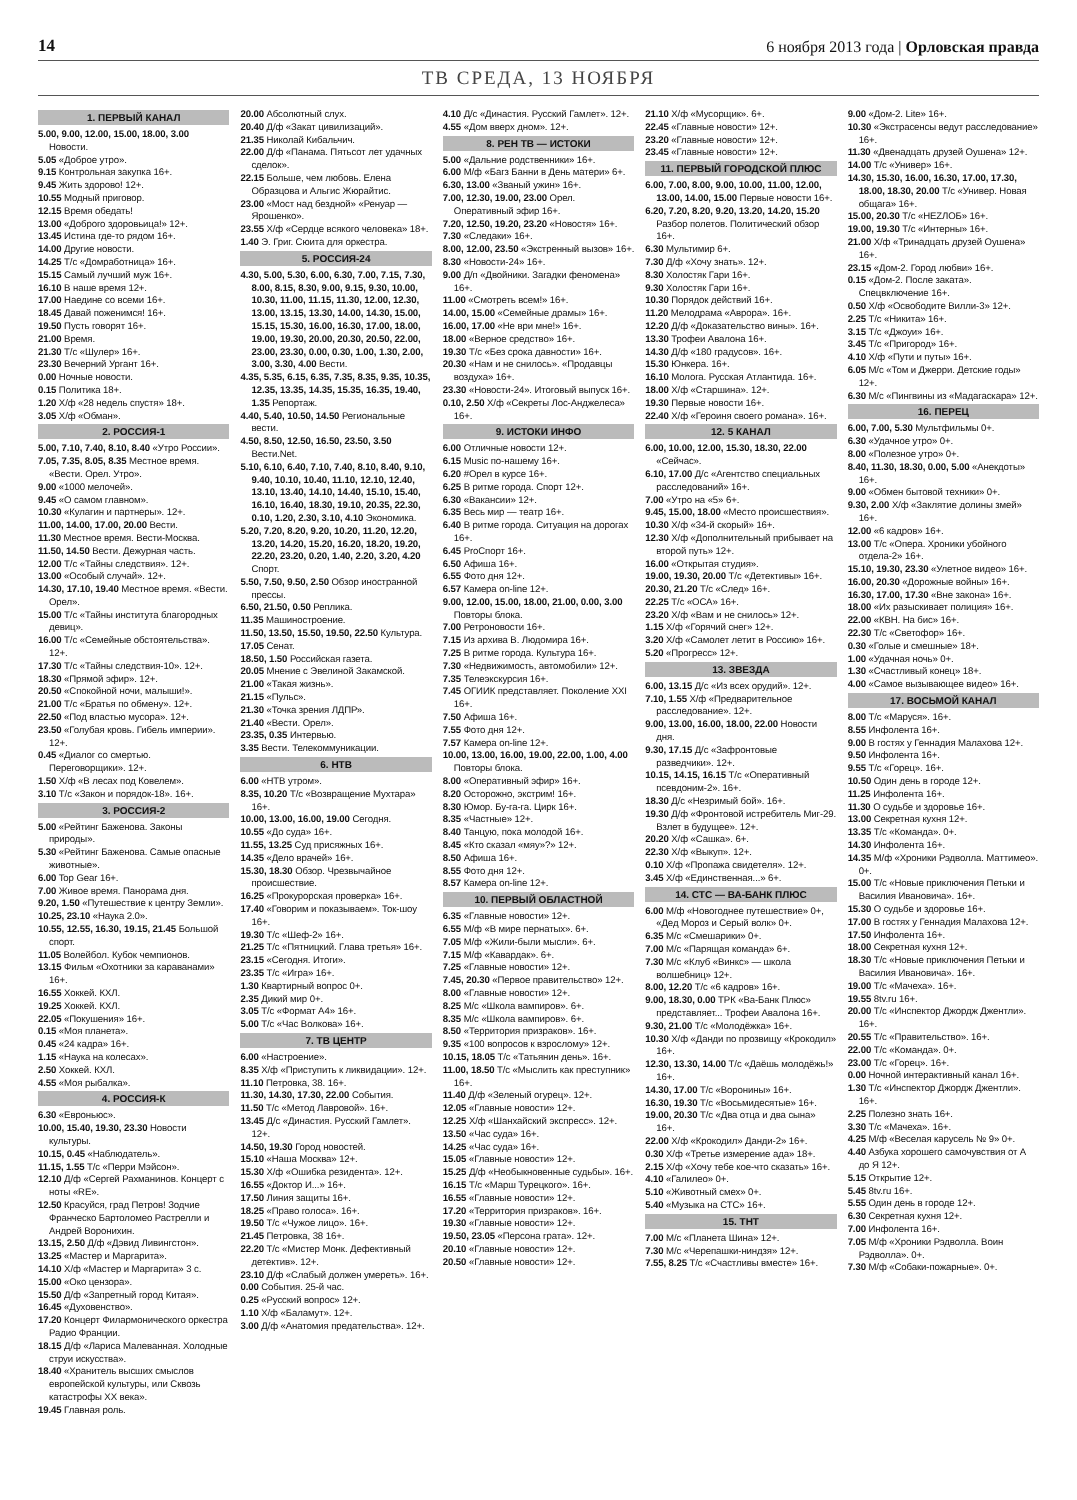14 6 ноября 2013 года | Орловская правда
ТВ СРЕДА, 13 НОЯБРЯ
1. ПЕРВЫЙ КАНАЛ
5.00, 9.00, 12.00, 15.00, 18.00, 3.00 Новости.
5.05 «Доброе утро».
9.15 Контрольная закупка 16+.
9.45 Жить здорово! 12+.
10.55 Модный приговор.
12.15 Время обедать!
13.00 «Доброго здоровьица!» 12+.
13.45 Истина где-то рядом 16+.
14.00 Другие новости.
14.25 Т/с «Домработница» 16+.
15.15 Самый лучший муж 16+.
16.10 В наше время 12+.
17.00 Наедине со всеми 16+.
18.45 Давай поженимся! 16+.
19.50 Пусть говорят 16+.
21.00 Время.
21.30 Т/с «Шулер» 16+.
23.30 Вечерний Ургант 16+.
0.00 Ночные новости.
0.15 Политика 18+.
1.20 Х/ф «28 недель спустя» 18+.
3.05 Х/ф «Обман».
2. РОССИЯ-1
5.00, 7.10, 7.40, 8.10, 8.40 «Утро России».
7.05, 7.35, 8.05, 8.35 Местное время. «Вести. Орел. Утро».
9.00 «1000 мелочей».
9.45 «О самом главном».
10.30 «Кулагин и партнеры». 12+.
11.00, 14.00, 17.00, 20.00 Вести.
11.30 Местное время. Вести-Москва.
11.50, 14.50 Вести. Дежурная часть.
12.00 Т/с «Тайны следствия». 12+.
13.00 «Особый случай». 12+.
14.30, 17.10, 19.40 Местное время. «Вести. Орел».
15.00 Т/с «Тайны института благородных девиц».
16.00 Т/с «Семейные обстоятельства». 12+.
17.30 Т/с «Тайны следствия-10». 12+.
18.30 «Прямой эфир». 12+.
20.50 «Спокойной ночи, малыши!».
21.00 Т/с «Братья по обмену». 12+.
22.50 «Под властью мусора». 12+.
23.50 «Голубая кровь. Гибель империи». 12+.
0.45 «Диалог со смертью. Переговорщики». 12+.
1.50 Х/ф «В лесах под Ковелем».
3.10 Т/с «Закон и порядок-18». 16+.
3. РОССИЯ-2
5.00 «Рейтинг Баженова. Законы природы».
5.30 «Рейтинг Баженова. Самые опасные животные».
6.00 Top Gear 16+.
7.00 Живое время. Панорама дня.
9.20, 1.50 «Путешествие к центру Земли».
10.25, 23.10 «Наука 2.0».
10.55, 12.55, 16.30, 19.15, 21.45 Большой спорт.
11.05 Волейбол. Кубок чемпионов.
13.15 Фильм «Охотники за караванами» 16+.
16.55 Хоккей. КХЛ.
19.25 Хоккей. КХЛ.
22.05 «Покушения» 16+.
0.15 «Моя планета».
0.45 «24 кадра» 16+.
1.15 «Наука на колесах».
2.50 Хоккей. КХЛ.
4.55 «Моя рыбалка».
4. РОССИЯ-К
6.30 «Евроньюс».
10.00, 15.40, 19.30, 23.30 Новости культуры.
10.15, 0.45 «Наблюдатель».
11.15, 1.55 Т/с «Перри Мэйсон».
12.10 Д/ф «Сергей Рахманинов. Концерт с ноты «RE».
12.50 Красуйся, град Петров! Зодчие Франческо Бартоломео Растрелли и Андрей Воронихин.
13.15, 2.50 Д/ф «Дэвид Ливингстон».
13.25 «Мастер и Маргарита».
14.10 Х/ф «Мастер и Маргарита» 3 с.
15.00 «Око цензора».
15.50 Д/ф «Запретный город Китая».
16.45 «Духовенство».
17.20 Концерт Филармонического оркестра Радио Франции.
18.15 Д/ф «Лариса Малеванная. Холодные струи искусства».
18.40 «Хранитель высших смыслов европейской культуры, или Сквозь катастрофы XX века».
19.45 Главная роль.
20.00 Абсолютный слух.
20.40 Д/ф «Закат цивилизаций».
21.35 Николай Кибальчич.
22.00 Д/ф «Панама. Пятьсот лет удачных сделок».
22.15 Больше, чем любовь. Елена Образцова и Альгис Жюрайтис.
23.00 «Мост над бездной» «Ренуар — Ярошенко».
23.55 Х/ф «Сердце всякого человека» 18+.
1.40 Э. Григ. Сюита для оркестра.
5. РОССИЯ-24
4.30, 5.00, 5.30, 6.00, 6.30, 7.00, 7.15, 7.30, 8.00, 8.15, 8.30, 9.00, 9.15, 9.30, 10.00, 10.30, 11.00, 11.15, 11.30, 12.00, 12.30, 13.00, 13.15, 13.30, 14.00, 14.30, 15.00, 15.15, 15.30, 16.00, 16.30, 17.00, 18.00, 19.00, 19.30, 20.00, 20.30, 20.50, 22.00, 23.00, 23.30, 0.00, 0.30, 1.00, 1.30, 2.00, 3.00, 3.30, 4.00 Вести.
4.35, 5.35, 6.15, 6.35, 7.35, 8.35, 9.35, 10.35, 12.35, 13.35, 14.35, 15.35, 16.35, 19.40, 1.35 Репортаж.
4.40, 5.40, 10.50, 14.50 Региональные вести.
4.50, 8.50, 12.50, 16.50, 23.50, 3.50 Вести.Net.
5.10, 6.10, 6.40, 7.10, 7.40, 8.10, 8.40, 9.10, 9.40, 10.10, 10.40, 11.10, 12.10, 12.40, 13.10, 13.40, 14.10, 14.40, 15.10, 15.40, 16.10, 16.40, 18.30, 19.10, 20.35, 22.30, 0.10, 1.20, 2.30, 3.10, 4.10 Экономика.
5.20, 7.20, 8.20, 9.20, 10.20, 11.20, 12.20, 13.20, 14.20, 15.20, 16.20, 18.20, 19.20, 22.20, 23.20, 0.20, 1.40, 2.20, 3.20, 4.20 Спорт.
5.50, 7.50, 9.50, 2.50 Обзор иностранной прессы.
6.50, 21.50, 0.50 Реплика.
11.35 Машиностроение.
11.50, 13.50, 15.50, 19.50, 22.50 Культура.
17.05 Сенат.
18.50, 1.50 Российская газета.
20.05 Мнение с Эвелиной Закамской.
21.00 «Такая жизнь».
21.15 «Пульс».
21.30 «Точка зрения ЛДПР».
21.40 «Вести. Орел».
23.35, 0.35 Интервью.
3.35 Вести. Телекоммуникации.
6. НТВ
6.00 «НТВ утром».
8.35, 10.20 Т/с «Возвращение Мухтара» 16+.
10.00, 13.00, 16.00, 19.00 Сегодня.
10.55 «До суда» 16+.
11.55, 13.25 Суд присяжных 16+.
14.35 «Дело врачей» 16+.
15.30, 18.30 Обзор. Чрезвычайное происшествие.
16.25 «Прокурорская проверка» 16+.
17.40 «Говорим и показываем». Ток-шоу 16+.
19.30 Т/с «Шеф-2» 16+.
21.25 Т/с «Пятницкий. Глава третья» 16+.
23.15 «Сегодня. Итоги».
23.35 Т/с «Игра» 16+.
1.30 Квартирный вопрос 0+.
2.35 Дикий мир 0+.
3.05 Т/с «Формат А4» 16+.
5.00 Т/с «Час Волкова» 16+.
7. ТВ ЦЕНТР
6.00 «Настроение».
8.35 Х/ф «Приступить к ликвидации». 12+.
11.10 Петровка, 38. 16+.
11.30, 14.30, 17.30, 22.00 События.
11.50 Т/с «Метод Лавровой». 16+.
13.45 Д/с «Династия. Русский Гамлет». 12+.
14.50, 19.30 Город новостей.
15.10 «Наша Москва» 12+.
15.30 Х/ф «Ошибка резидента». 12+.
16.55 «Доктор И...» 16+.
17.50 Линия защиты 16+.
18.25 «Право голоса». 16+.
19.50 Т/с «Чужое лицо». 16+.
21.45 Петровка, 38 16+.
22.20 Т/с «Мистер Монк. Дефективный детектив». 12+.
23.10 Д/ф «Слабый должен умереть». 16+.
0.00 События. 25-й час.
0.25 «Русский вопрос» 12+.
1.10 Х/ф «Баламут». 12+.
3.00 Д/ф «Анатомия предательства». 12+.
4.10 Д/с «Династия. Русский Гамлет». 12+.
4.55 «Дом вверх дном». 12+.
8. РЕН ТВ — ИСТОКИ
5.00 «Дальние родственники» 16+.
6.00 М/ф «Багз Банни в День матери» 6+.
6.30, 13.00 «Званый ужин» 16+.
7.00, 12.30, 19.00, 23.00 Орел. Оперативный эфир 16+.
7.20, 12.50, 19.20, 23.20 «Новостя» 16+.
7.30 «Следаки» 16+.
8.00, 12.00, 23.50 «Экстренный вызов» 16+.
8.30 «Новости-24» 16+.
9.00 Д/п «Двойники. Загадки феномена» 16+.
11.00 «Смотреть всем!» 16+.
14.00, 15.00 «Семейные драмы» 16+.
16.00, 17.00 «Не ври мне!» 16+.
18.00 «Верное средство» 16+.
19.30 Т/с «Без срока давности» 16+.
20.30 «Нам и не снилось». «Продавцы воздуха» 16+.
23.30 «Новости-24». Итоговый выпуск 16+.
0.10, 2.50 Х/ф «Секреты Лос-Анджелеса» 16+.
9. ИСТОКИ ИНФО
6.00 Отличные новости 12+.
6.15 Music по-нашему 16+.
6.20 #Орел в курсе 16+.
6.25 В ритме города. Спорт 12+.
6.30 «Вакансии» 12+.
6.35 Весь мир — театр 16+.
6.40 В ритме города. Ситуация на дорогах 16+.
6.45 ProСпорт 16+.
6.50 Афиша 16+.
6.55 Фото дня 12+.
6.57 Камера on-line 12+.
9.00, 12.00, 15.00, 18.00, 21.00, 0.00, 3.00 Повторы блока.
7.00 Ретроновости 16+.
7.15 Из архива В. Людомира 16+.
7.25 В ритме города. Культура 16+.
7.30 «Недвижимость, автомобили» 12+.
7.35 Телеэкскурсия 16+.
7.45 ОГИИК представляет. Поколение XXI 16+.
7.50 Афиша 16+.
7.55 Фото дня 12+.
7.57 Камера on-line 12+.
10.00, 13.00, 16.00, 19.00, 22.00, 1.00, 4.00 Повторы блока.
8.00 «Оперативный эфир» 16+.
8.20 Осторожно, экстрим! 16+.
8.30 Юмор. Бу-га-га. Цирк 16+.
8.35 «Частные» 12+.
8.40 Танцую, пока молодой 16+.
8.45 «Кто сказал «мяу»?» 12+.
8.50 Афиша 16+.
8.55 Фото дня 12+.
8.57 Камера on-line 12+.
10. ПЕРВЫЙ ОБЛАСТНОЙ
6.35 «Главные новости» 12+.
6.55 М/ф «В мире пернатых». 6+.
7.05 М/ф «Жили-были мысли». 6+.
7.15 М/ф «Кавардак». 6+.
7.25 «Главные новости» 12+.
7.45, 20.30 «Первое правительство» 12+.
8.00 «Главные новости» 12+.
8.25 М/с «Школа вампиров». 6+.
8.35 М/с «Школа вампиров». 6+.
8.50 «Территория призраков». 16+.
9.35 «100 вопросов к взрослому» 12+.
10.15, 18.05 Т/с «Татьянин день». 16+.
11.00, 18.50 Т/с «Мыслить как преступник» 16+.
11.40 Д/ф «Зеленый огурец». 12+.
12.05 «Главные новости» 12+.
12.25 Х/ф «Шанхайский экспресс». 12+.
13.50 «Час суда» 16+.
14.25 «Час суда» 16+.
15.05 «Главные новости» 12+.
15.25 Д/ф «Необыкновенные судьбы». 16+.
16.15 Т/с «Марш Турецкого». 16+.
16.55 «Главные новости» 12+.
17.20 «Территория призраков». 16+.
19.30 «Главные новости» 12+.
19.50, 23.05 «Персона грата». 12+.
20.10 «Главные новости» 12+.
20.50 «Главные новости» 12+.
21.10 Х/ф «Мусорщик». 6+.
22.45 «Главные новости» 12+.
23.20 «Главные новости» 12+.
23.45 «Главные новости» 12+.
11. ПЕРВЫЙ ГОРОДСКОЙ ПЛЮС
6.00, 7.00, 8.00, 9.00, 10.00, 11.00, 12.00, 13.00, 14.00, 15.00 Первые новости 16+.
6.20, 7.20, 8.20, 9.20, 13.20, 14.20, 15.20 Разбор полетов. Политический обзор 16+.
6.30 Мультимир 6+.
7.30 Д/ф «Хочу знать». 12+.
8.30 Холостяк Гари 16+.
9.30 Холостяк Гари 16+.
10.30 Порядок действий 16+.
11.20 Мелодрама «Аврора». 16+.
12.20 Д/ф «Доказательство вины». 16+.
13.30 Трофеи Авалона 16+.
14.30 Д/ф «180 градусов». 16+.
15.30 Юнкера. 16+.
16.10 Молога. Русская Атлантида. 16+.
18.00 Х/ф «Старшина». 12+.
19.30 Первые новости 16+.
22.40 Х/ф «Героиня своего романа». 16+.
12. 5 КАНАЛ
6.00, 10.00, 12.00, 15.30, 18.30, 22.00 «Сейчас».
6.10, 17.00 Д/с «Агентство специальных расследований» 16+.
7.00 «Утро на «5» 6+.
9.45, 15.00, 18.00 «Место происшествия».
10.30 Х/ф «34-й скорый» 16+.
12.30 Х/ф «Дополнительный прибывает на второй путь» 12+.
16.00 «Открытая студия».
19.00, 19.30, 20.00 Т/с «Детективы» 16+.
20.30, 21.20 Т/с «След» 16+.
22.25 Т/с «ОСА» 16+.
23.20 Х/ф «Вам и не снилось» 12+.
1.15 Х/ф «Горячий снег» 12+.
3.20 Х/ф «Самолет летит в Россию» 16+.
5.20 «Прогресс» 12+.
13. ЗВЕЗДА
6.00, 13.15 Д/с «Из всех орудий». 12+.
7.10, 1.55 Х/ф «Предварительное расследование». 12+.
9.00, 13.00, 16.00, 18.00, 22.00 Новости дня.
9.30, 17.15 Д/с «Зафронтовые разведчики». 12+.
10.15, 14.15, 16.15 Т/с «Оперативный псевдоним-2». 16+.
18.30 Д/с «Незримый бой». 16+.
19.30 Д/ф «Фронтовой истребитель Миг-29. Взлет в будущее». 12+.
20.20 Х/ф «Сашка». 6+.
22.30 Х/ф «Выкуп». 12+.
0.10 Х/ф «Пропажа свидетеля». 12+.
3.45 Х/ф «Единственная...» 6+.
14. СТС — ВА-БАНК ПЛЮС
6.00 М/ф «Новогоднее путешествие» 0+, «Дед Мороз и Серый волк» 0+.
6.35 М/с «Смешарики» 0+.
7.00 М/с «Парящая команда» 6+.
7.30 М/с «Клуб «Винкс» — школа волшебниц» 12+.
8.00, 12.20 Т/с «6 кадров» 16+.
9.00, 18.30, 0.00 ТРК «Ва-Банк Плюс» представляет... Трофеи Авалона 16+.
9.30, 21.00 Т/с «Молодёжка» 16+.
10.30 Х/ф «Данди по прозвищу «Крокодил» 16+.
12.30, 13.30, 14.00 Т/с «Даёшь молодёжь!» 16+.
14.30, 17.00 Т/с «Воронины» 16+.
16.30, 19.30 Т/с «Восьмидесятые» 16+.
19.00, 20.30 Т/с «Два отца и два сына» 16+.
22.00 Х/ф «Крокодил» Данди-2» 16+.
0.30 Х/ф «Третье измерение ада» 18+.
2.15 Х/ф «Хочу тебе кое-что сказать» 16+.
4.10 «Галилео» 0+.
5.10 «Животный смех» 0+.
5.40 «Музыка на СТС» 16+.
15. ТНТ
7.00 М/с «Планета Шина» 12+.
7.30 М/с «Черепашки-ниндзя» 12+.
7.55, 8.25 Т/с «Счастливы вместе» 16+.
9.00 «Дом-2. Lite» 16+.
10.30 «Экстрасенсы ведут расследование» 16+.
11.30 «Двенадцать друзей Оушена» 12+.
14.00 Т/с «Универ» 16+.
14.30, 15.30, 16.00, 16.30, 17.00, 17.30, 18.00, 18.30, 20.00 Т/с «Универ. Новая общага» 16+.
15.00, 20.30 Т/с «НЕZЛОБ» 16+.
19.00, 19.30 Т/с «Интерны» 16+.
21.00 Х/ф «Тринадцать друзей Оушена» 16+.
23.15 «Дом-2. Город любви» 16+.
0.15 «Дом-2. После заката». Спецвключение 16+.
0.50 Х/ф «Освободите Вилли-3» 12+.
2.25 Т/с «Никита» 16+.
3.15 Т/с «Джоуи» 16+.
3.45 Т/с «Пригород» 16+.
4.10 Х/ф «Пути и путы» 16+.
6.05 М/с «Том и Джерри. Детские годы» 12+.
6.30 М/с «Пингвины из «Мадагаскара» 12+.
16. ПЕРЕЦ
6.00, 7.00, 5.30 Мультфильмы 0+.
6.30 «Удачное утро» 0+.
8.00 «Полезное утро» 0+.
8.40, 11.30, 18.30, 0.00, 5.00 «Анекдоты» 16+.
9.00 «Обмен бытовой техники» 0+.
9.30, 2.00 Х/ф «Заклятие долины змей» 16+.
12.00 «6 кадров» 16+.
13.00 Т/с «Опера. Хроники убойного отдела-2» 16+.
15.10, 19.30, 23.30 «Улетное видео» 16+.
16.00, 20.30 «Дорожные войны» 16+.
16.30, 17.00, 17.30 «Вне закона» 16+.
18.00 «Их разыскивает полиция» 16+.
22.00 «КВН. На бис» 16+.
22.30 Т/с «Светофор» 16+.
0.30 «Голые и смешные» 18+.
1.00 «Удачная ночь» 0+.
1.30 «Счастливый конец» 18+.
4.00 «Самое вызывающее видео» 16+.
17. ВОСЬМОЙ КАНАЛ
8.00 Т/с «Маруся». 16+.
8.55 Инфолента 16+.
9.00 В гостях у Геннадия Малахова 12+.
9.50 Инфолента 16+.
9.55 Т/с «Горец». 16+.
10.50 Один день в городе 12+.
11.25 Инфолента 16+.
11.30 О судьбе и здоровье 16+.
13.00 Секретная кухня 12+.
13.35 Т/с «Команда». 0+.
14.30 Инфолента 16+.
14.35 М/ф «Хроники Рэдволла. Маттимео». 0+.
15.00 Т/с «Новые приключения Петьки и Василия Ивановича». 16+.
15.30 О судьбе и здоровье 16+.
17.00 В гостях у Геннадия Малахова 12+.
17.50 Инфолента 16+.
18.00 Секретная кухня 12+.
18.30 Т/с «Новые приключения Петьки и Василия Ивановича». 16+.
19.00 Т/с «Мачеха». 16+.
19.55 8tv.ru 16+.
20.00 Т/с «Инспектор Джордж Джентли». 16+.
20.55 Т/с «Правительство». 16+.
22.00 Т/с «Команда». 0+.
23.00 Т/с «Горец». 16+.
0.00 Ночной интерактивный канал 16+.
1.30 Т/с «Инспектор Джордж Джентли». 16+.
2.25 Полезно знать 16+.
3.30 Т/с «Мачеха». 16+.
4.25 М/ф «Веселая карусель № 9» 0+.
4.40 Азбука хорошего самочувствия от А до Я 12+.
5.15 Открытие 12+.
5.45 8tv.ru 16+.
5.55 Один день в городе 12+.
6.30 Секретная кухня 12+.
7.00 Инфолента 16+.
7.05 М/ф «Хроники Рэдволла. Воин Рэдволла». 0+.
7.30 М/ф «Собаки-пожарные». 0+.